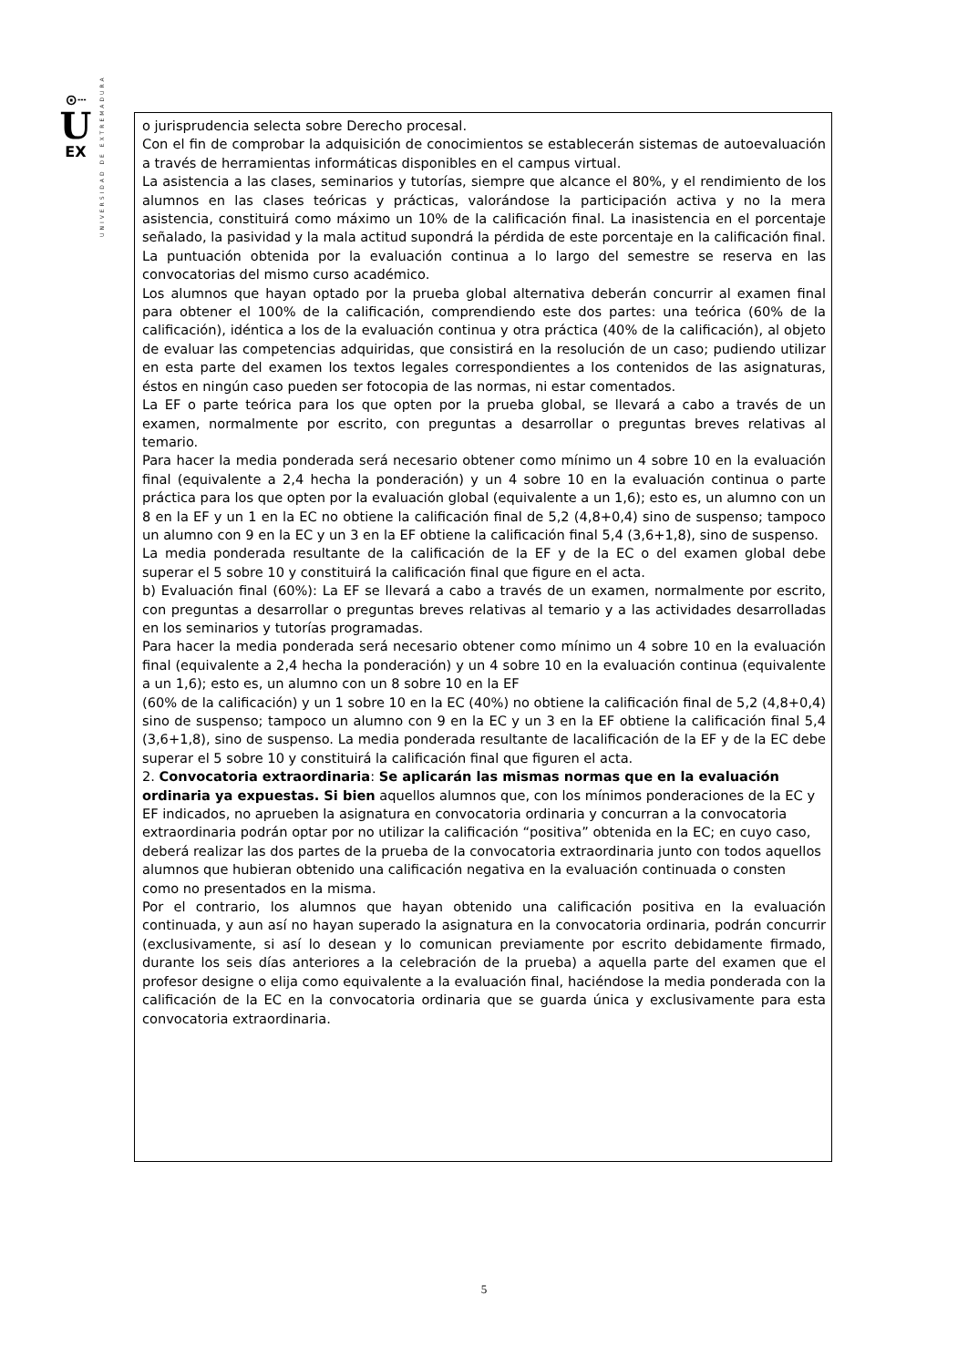⊙┄
U
EX
UNIVERSIDAD DE EXTREMADURA
o jurisprudencia selecta sobre Derecho procesal.
Con el fin de comprobar la adquisición de conocimientos se establecerán sistemas de autoevaluación a través de herramientas informáticas disponibles en el campus virtual.
La asistencia a las clases, seminarios y tutorías, siempre que alcance el 80%, y el rendimiento de los alumnos en las clases teóricas y prácticas, valorándose la participación activa y no la mera asistencia, constituirá como máximo un 10% de la calificación final. La inasistencia en el porcentaje señalado, la pasividad y la mala actitud supondrá la pérdida de este porcentaje en la calificación final.
La puntuación obtenida por la evaluación continua a lo largo del semestre se reserva en las convocatorias del mismo curso académico.
Los alumnos que hayan optado por la prueba global alternativa deberán concurrir al examen final para obtener el 100% de la calificación, comprendiendo este dos partes: una teórica (60% de la calificación), idéntica a los de la evaluación continua y otra práctica (40% de la calificación), al objeto de evaluar las competencias adquiridas, que consistirá en la resolución de un caso; pudiendo utilizar en esta parte del examen los textos legales correspondientes a los contenidos de las asignaturas, éstos en ningún caso pueden ser fotocopia de las normas, ni estar comentados.
La EF o parte teórica para los que opten por la prueba global, se llevará a cabo a través de un examen, normalmente por escrito, con preguntas a desarrollar o preguntas breves relativas al temario.
Para hacer la media ponderada será necesario obtener como mínimo un 4 sobre 10 en la evaluación final (equivalente a 2,4 hecha la ponderación) y un 4 sobre 10 en la evaluación continua o parte práctica para los que opten por la evaluación global (equivalente a un 1,6); esto es, un alumno con un 8 en la EF y un 1 en la EC no obtiene la calificación final de 5,2 (4,8+0,4) sino de suspenso; tampoco un alumno con 9 en la EC y un 3 en la EF obtiene la calificación final 5,4 (3,6+1,8), sino de suspenso.
La media ponderada resultante de la calificación de la EF y de la EC o del examen global debe superar el 5 sobre 10 y constituirá la calificación final que figure en el acta.
b) Evaluación final (60%): La EF se llevará a cabo a través de un examen, normalmente por escrito, con preguntas a desarrollar o preguntas breves relativas al temario y a las actividades desarrolladas en los seminarios y tutorías programadas.
Para hacer la media ponderada será necesario obtener como mínimo un 4 sobre 10 en la evaluación final (equivalente a 2,4 hecha la ponderación) y un 4 sobre 10 en la evaluación continua (equivalente a un 1,6); esto es, un alumno con un 8 sobre 10 en la EF
(60% de la calificación) y un 1 sobre 10 en la EC (40%) no obtiene la calificación final de 5,2 (4,8+0,4) sino de suspenso; tampoco un alumno con 9 en la EC y un 3 en la EF obtiene la calificación final 5,4 (3,6+1,8), sino de suspenso. La media ponderada resultante de lacalificación de la EF y de la EC debe superar el 5 sobre 10 y constituirá la calificación final que figuren el acta.
2. Convocatoria extraordinaria: Se aplicarán las mismas normas que en la evaluación ordinaria ya expuestas. Si bien aquellos alumnos que, con los mínimos ponderaciones de la EC y EF indicados, no aprueben la asignatura en convocatoria ordinaria y concurran a la convocatoria extraordinaria podrán optar por no utilizar la calificación “positiva” obtenida en la EC; en cuyo caso, deberá realizar las dos partes de la prueba de la convocatoria extraordinaria junto con todos aquellos alumnos que hubieran obtenido una calificación negativa en la evaluación continuada o consten como no presentados en la misma.
Por el contrario, los alumnos que hayan obtenido una calificación positiva en la evaluación continuada, y aun así no hayan superado la asignatura en la convocatoria ordinaria, podrán concurrir (exclusivamente, si así lo desean y lo comunican previamente por escrito debidamente firmado, durante los seis días anteriores a la celebración de la prueba) a aquella parte del examen que el profesor designe o elija como equivalente a la evaluación final, haciéndose la media ponderada con la calificación de la EC en la convocatoria ordinaria que se guarda única y exclusivamente para esta convocatoria extraordinaria.
5